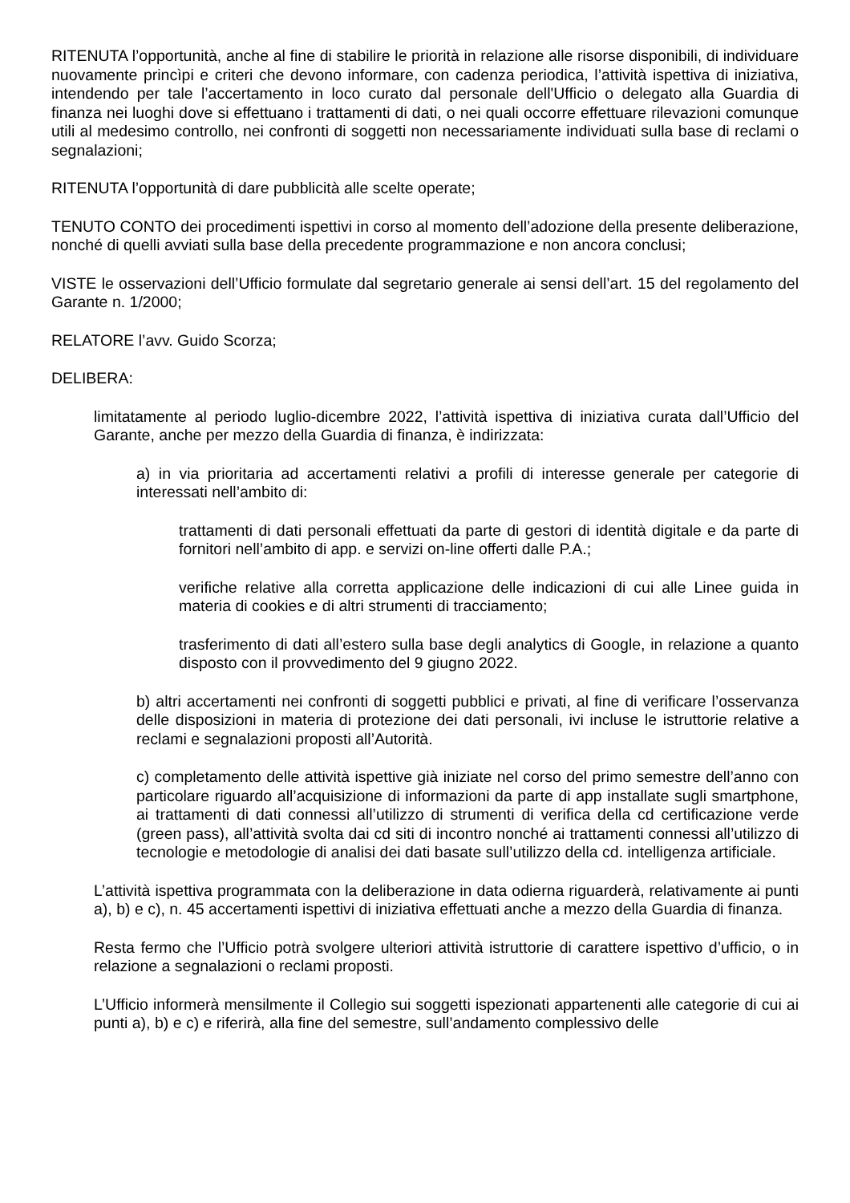RITENUTA l’opportunità, anche al fine di stabilire le priorità in relazione alle risorse disponibili, di individuare nuovamente princìpi e criteri che devono informare, con cadenza periodica, l’attività ispettiva di iniziativa, intendendo per tale l’accertamento in loco curato dal personale dell'Ufficio o delegato alla Guardia di finanza nei luoghi dove si effettuano i trattamenti di dati, o nei quali occorre effettuare rilevazioni comunque utili al medesimo controllo, nei confronti di soggetti non necessariamente individuati sulla base di reclami o segnalazioni;
RITENUTA l’opportunità di dare pubblicità alle scelte operate;
TENUTO CONTO dei procedimenti ispettivi in corso al momento dell’adozione della presente deliberazione, nonché di quelli avviati sulla base della precedente programmazione e non ancora conclusi;
VISTE le osservazioni dell’Ufficio formulate dal segretario generale ai sensi dell’art. 15 del regolamento del Garante n. 1/2000;
RELATORE l’avv. Guido Scorza;
DELIBERA:
limitatamente al periodo luglio-dicembre 2022, l’attività ispettiva di iniziativa curata dall’Ufficio del Garante, anche per mezzo della Guardia di finanza, è indirizzata:
a) in via prioritaria ad accertamenti relativi a profili di interesse generale per categorie di interessati nell’ambito di:
trattamenti di dati personali effettuati da parte di gestori di identità digitale e da parte di fornitori nell’ambito di app. e servizi on-line offerti dalle P.A.;
verifiche relative alla corretta applicazione delle indicazioni di cui alle Linee guida in materia di cookies e di altri strumenti di tracciamento;
trasferimento di dati all’estero sulla base degli analytics di Google, in relazione a quanto disposto con il provvedimento del 9 giugno 2022.
b) altri accertamenti nei confronti di soggetti pubblici e privati, al fine di verificare l’osservanza delle disposizioni in materia di protezione dei dati personali, ivi incluse le istruttorie relative a reclami e segnalazioni proposti all’Autorità.
c) completamento delle attività ispettive già iniziate nel corso del primo semestre dell’anno con particolare riguardo all’acquisizione di informazioni da parte di app installate sugli smartphone, ai trattamenti di dati connessi all’utilizzo di strumenti di verifica della cd certificazione verde (green pass), all’attività svolta dai cd siti di incontro nonché ai trattamenti connessi all’utilizzo di tecnologie e metodologie di analisi dei dati basate sull’utilizzo della cd. intelligenza artificiale.
L’attività ispettiva programmata con la deliberazione in data odierna riguarderà, relativamente ai punti a), b) e c), n. 45 accertamenti ispettivi di iniziativa effettuati anche a mezzo della Guardia di finanza.
Resta fermo che l’Ufficio potrà svolgere ulteriori attività istruttorie di carattere ispettivo d’ufficio, o in relazione a segnalazioni o reclami proposti.
L’Ufficio informerà mensilmente il Collegio sui soggetti ispezionati appartenenti alle categorie di cui ai punti a), b) e c) e riferirà, alla fine del semestre, sull’andamento complessivo delle